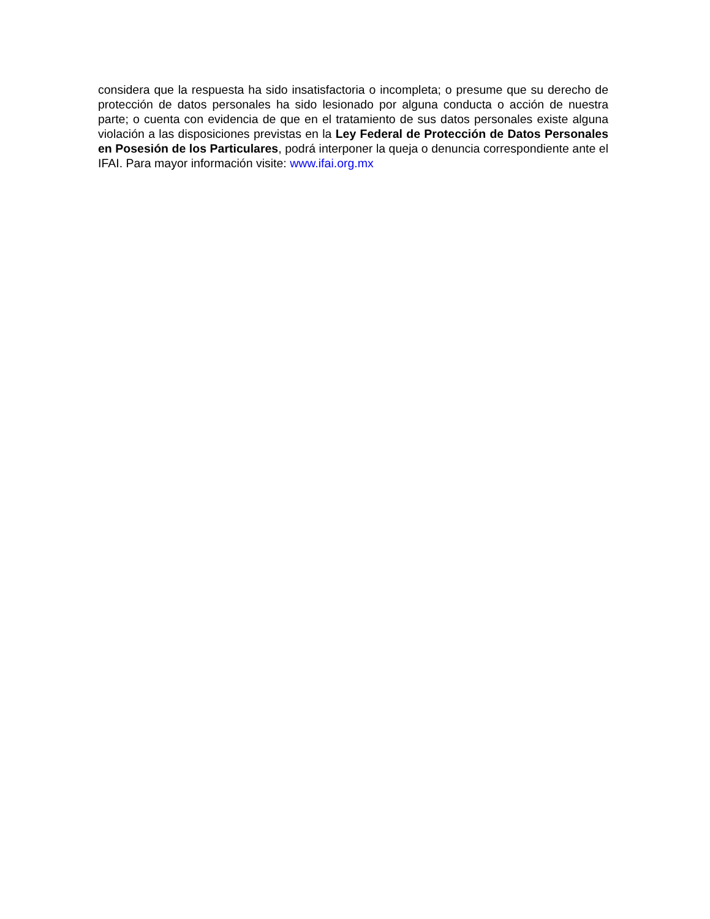considera que la respuesta ha sido insatisfactoria o incompleta; o presume que su derecho de protección de datos personales ha sido lesionado por alguna conducta o acción de nuestra parte; o cuenta con evidencia de que en el tratamiento de sus datos personales existe alguna violación a las disposiciones previstas en la Ley Federal de Protección de Datos Personales en Posesión de los Particulares, podrá interponer la queja o denuncia correspondiente ante el IFAI. Para mayor información visite: www.ifai.org.mx